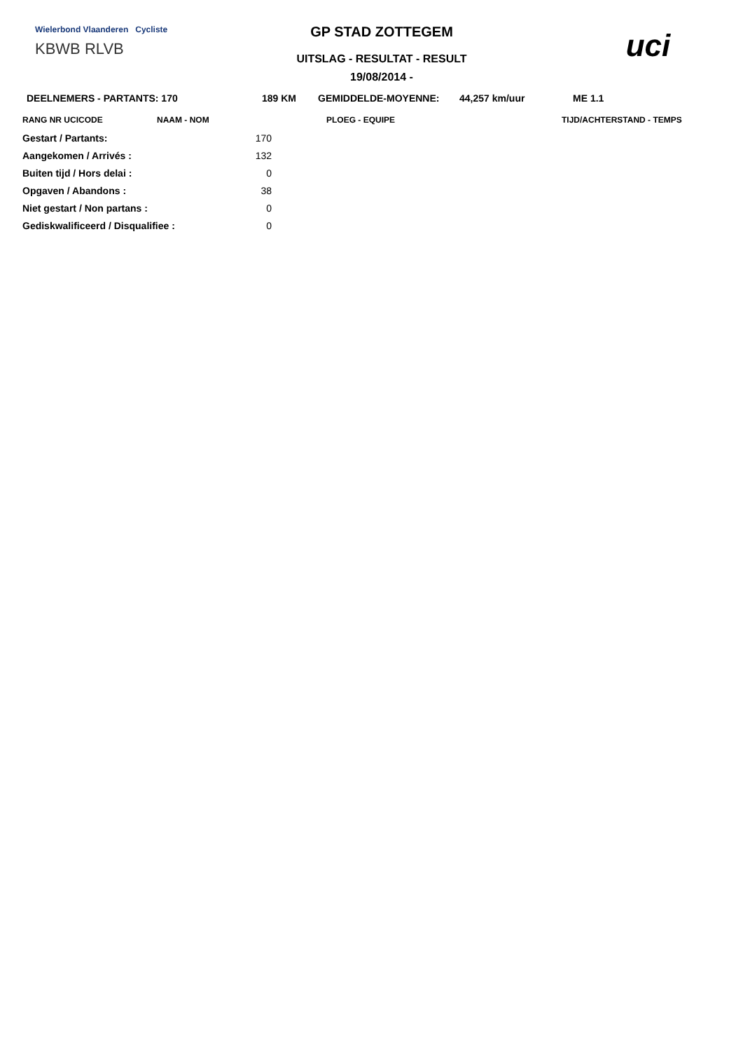Wielerbond Vlaanderen Cycliste
KBWB RLVB
GP STAD ZOTTEGEM
UITSLAG - RESULTAT - RESULT
19/08/2014 -
uci
DEELNEMERS - PARTANTS: 170 189 KM GEMIDDELDE-MOYENNE: 44,257 km/uur ME 1.1
RANG NR UCICODE NAAM - NOM PLOEG - EQUIPE TIJD/ACHTERSTAND - TEMPS
| Gestart / Partants: | 170 |
| Aangekomen / Arrivés : | 132 |
| Buiten tijd / Hors delai : | 0 |
| Opgaven / Abandons : | 38 |
| Niet gestart / Non partans : | 0 |
| Gediskwalificeerd / Disqualifiee : | 0 |